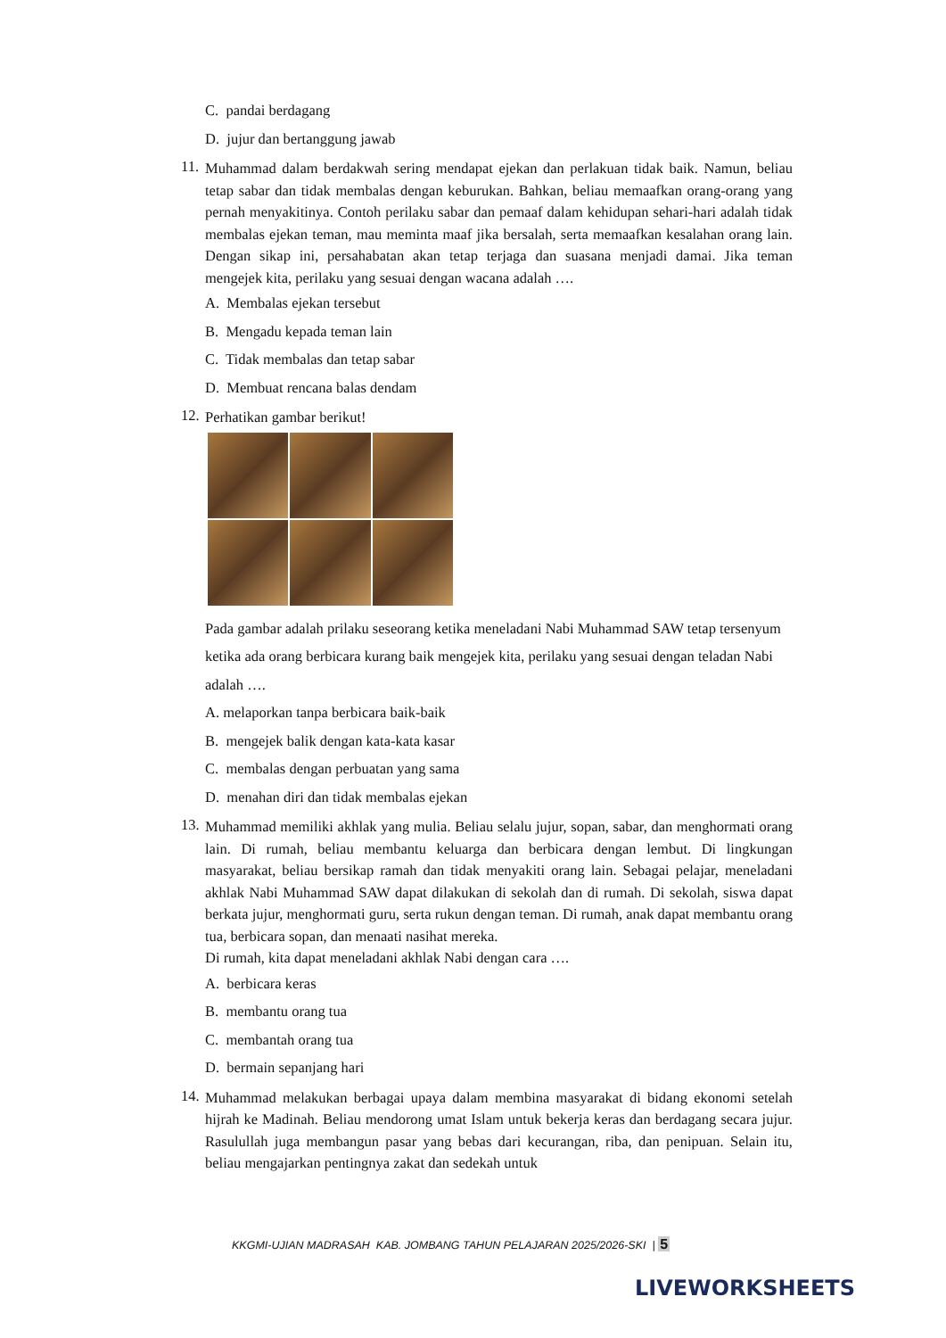C. pandai berdagang
D. jujur dan bertanggung jawab
11.
Muhammad dalam berdakwah sering mendapat ejekan dan perlakuan tidak baik. Namun, beliau tetap sabar dan tidak membalas dengan keburukan. Bahkan, beliau memaafkan orang-orang yang pernah menyakitinya. Contoh perilaku sabar dan pemaaf dalam kehidupan sehari-hari adalah tidak membalas ejekan teman, mau meminta maaf jika bersalah, serta memaafkan kesalahan orang lain. Dengan sikap ini, persahabatan akan tetap terjaga dan suasana menjadi damai. Jika teman mengejek kita, perilaku yang sesuai dengan wacana adalah ….
A. Membalas ejekan tersebut
B. Mengadu kepada teman lain
C. Tidak membalas dan tetap sabar
D. Membuat rencana balas dendam
12.
Perhatikan gambar berikut!
Pada gambar adalah prilaku seseorang ketika meneladani Nabi Muhammad SAW tetap tersenyum ketika ada orang berbicara kurang baik mengejek kita, perilaku yang sesuai dengan teladan Nabi adalah ….
A. melaporkan tanpa berbicara baik-baik
B. mengejek balik dengan kata-kata kasar
C. membalas dengan perbuatan yang sama
D. menahan diri dan tidak membalas ejekan
13.
Muhammad memiliki akhlak yang mulia. Beliau selalu jujur, sopan, sabar, dan menghormati orang lain. Di rumah, beliau membantu keluarga dan berbicara dengan lembut. Di lingkungan masyarakat, beliau bersikap ramah dan tidak menyakiti orang lain. Sebagai pelajar, meneladani akhlak Nabi Muhammad SAW dapat dilakukan di sekolah dan di rumah. Di sekolah, siswa dapat berkata jujur, menghormati guru, serta rukun dengan teman. Di rumah, anak dapat membantu orang tua, berbicara sopan, dan menaati nasihat mereka.
Di rumah, kita dapat meneladani akhlak Nabi dengan cara ….
A. berbicara keras
B. membantu orang tua
C. membantah orang tua
D. bermain sepanjang hari
14.
Muhammad melakukan berbagai upaya dalam membina masyarakat di bidang ekonomi setelah hijrah ke Madinah. Beliau mendorong umat Islam untuk bekerja keras dan berdagang secara jujur. Rasulullah juga membangun pasar yang bebas dari kecurangan, riba, dan penipuan. Selain itu, beliau mengajarkan pentingnya zakat dan sedekah untuk
KKGMI-UJIAN MADRASAH KAB. JOMBANG TAHUN PELAJARAN 2025/2026-SKI | 5
LIVEWORKSHEETS